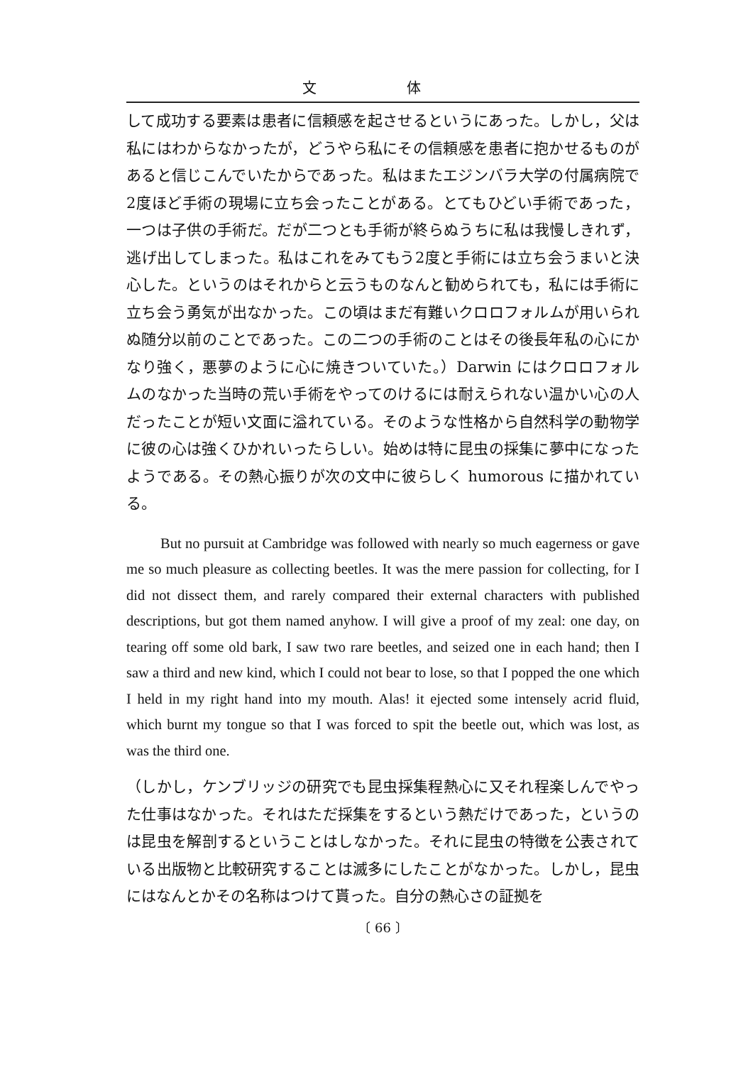文 体
して成功する要素は患者に信頼感を起させるというにあった。しかし，父は私にはわからなかったが，どうやら私にその信頼感を患者に抱かせるものがあると信じこんでいたからであった。私はまたエジンバラ大学の付属病院で2度ほど手術の現場に立ち会ったことがある。とてもひどい手術であった，一つは子供の手術だ。だが二つとも手術が終らぬうちに私は我慢しきれず，逃げ出してしまった。私はこれをみてもう2度と手術には立ち会うまいと決心した。というのはそれからと云うものなんと勧められても，私には手術に立ち会う勇気が出なかった。この頃はまだ有難いクロロフォルムが用いられぬ随分以前のことであった。この二つの手術のことはその後長年私の心にかなり強く，悪夢のように心に焼きついていた。）Darwin にはクロロフォルムのなかった当時の荒い手術をやってのけるには耐えられない温かい心の人だったことが短い文面に溢れている。そのような性格から自然科学の動物学に彼の心は強くひかれいったらしい。始めは特に昆虫の採集に夢中になったようである。その熱心振りが次の文中に彼らしく humorous に描かれている。
But no pursuit at Cambridge was followed with nearly so much eagerness or gave me so much pleasure as collecting beetles. It was the mere passion for collecting, for I did not dissect them, and rarely compared their external characters with published descriptions, but got them named anyhow. I will give a proof of my zeal: one day, on tearing off some old bark, I saw two rare beetles, and seized one in each hand; then I saw a third and new kind, which I could not bear to lose, so that I popped the one which I held in my right hand into my mouth. Alas! it ejected some intensely acrid fluid, which burnt my tongue so that I was forced to spit the beetle out, which was lost, as was the third one.
（しかし，ケンブリッジの研究でも昆虫採集程熱心に又それ程楽しんでやった仕事はなかった。それはただ採集をするという熱だけであった，というのは昆虫を解剖するということはしなかった。それに昆虫の特徴を公表されている出版物と比較研究することは滅多にしたことがなかった。しかし，昆虫にはなんとかその名称はつけて貰った。自分の熱心さの証拠を
〔 66 〕